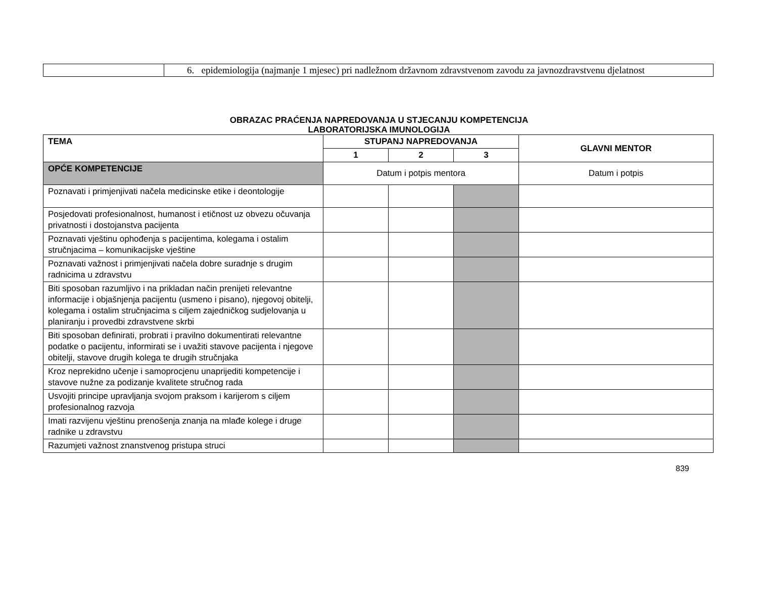| | 6. epidemiologija (najmanje 1 mjesec) pri nadležnom državnom zdravstvenom zavodu za javnozdravstvenu djelatnost |
OBRAZAC PRAĆENJA NAPREDOVANJA U STJECANJU KOMPETENCIJA
LABORATORIJSKA IMUNOLOGIJA
| TEMA | STUPANJ NAPREDOVANJA | | | GLAVNI MENTOR |
| --- | --- | --- | --- | --- |
| | 1 | 2 | 3 | |
| OPĆE KOMPETENCIJE | Datum i potpis mentora | | | Datum i potpis |
| Poznavati i primjenjivati načela medicinske etike i deontologije | | | | |
| Posjedovati profesionalnost, humanost i etičnost uz obvezu očuvanja privatnosti i dostojanstva pacijenta | | | | |
| Poznavati vještinu ophođenja s pacijentima, kolegama i ostalim stručnjacima – komunikacijske vještine | | | | |
| Poznavati važnost i primjenjivati načela dobre suradnje s drugim radnicima u zdravstvu | | | | |
| Biti sposoban razumljivo i na prikladan način prenijeti relevantne informacije i objašnjenja pacijentu (usmeno i pisano), njegovoj obitelji, kolegama i ostalim stručnjacima s ciljem zajedničkog sudjelovanja u planiranju i provedbi zdravstvene skrbi | | | | |
| Biti sposoban definirati, probrati i pravilno dokumentirati relevantne podatke o pacijentu, informirati se i uvažiti stavove pacijenta i njegove obitelji, stavove drugih kolega te drugih stručnjaka | | | | |
| Kroz neprekidno učenje i samoprocjenu unaprijediti kompetencije i stavove nužne za podizanje kvalitete stručnog rada | | | | |
| Usvojiti principe upravljanja svojom praksom i karijerom s ciljem profesionalnog razvoja | | | | |
| Imati razvijenu vještinu prenošenja znanja na mlađe kolege i druge radnike u zdravstvu | | | | |
| Razumjeti važnost znanstvenog pristupa struci | | | | |
839